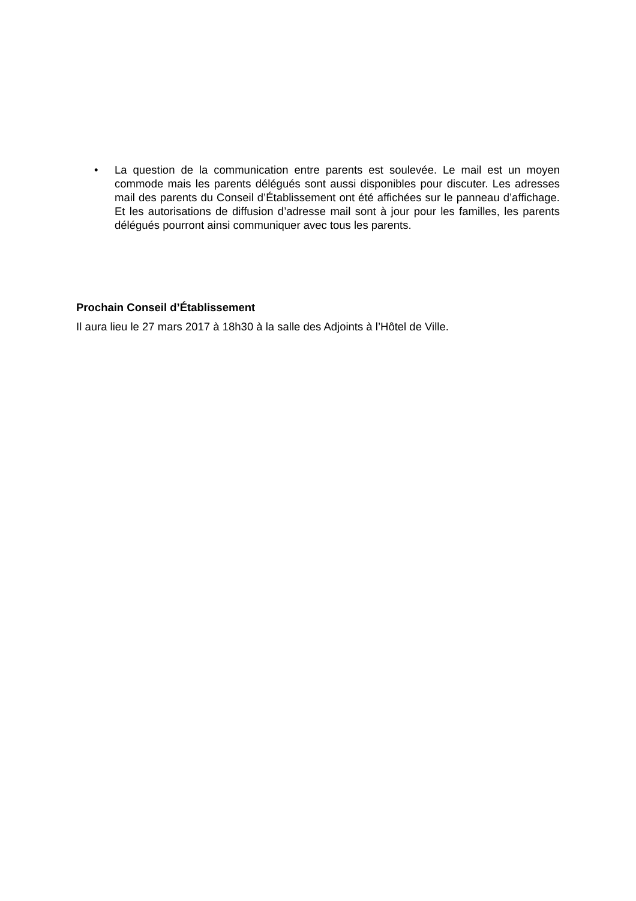• La question de la communication entre parents est soulevée. Le mail est un moyen commode mais les parents délégués sont aussi disponibles pour discuter. Les adresses mail des parents du Conseil d’Établissement ont été affichées sur le panneau d’affichage. Et les autorisations de diffusion d’adresse mail sont à jour pour les familles, les parents délégués pourront ainsi communiquer avec tous les parents.
Prochain Conseil d’Établissement
Il aura lieu le 27 mars 2017 à 18h30 à la salle des Adjoints à l’Hôtel de Ville.